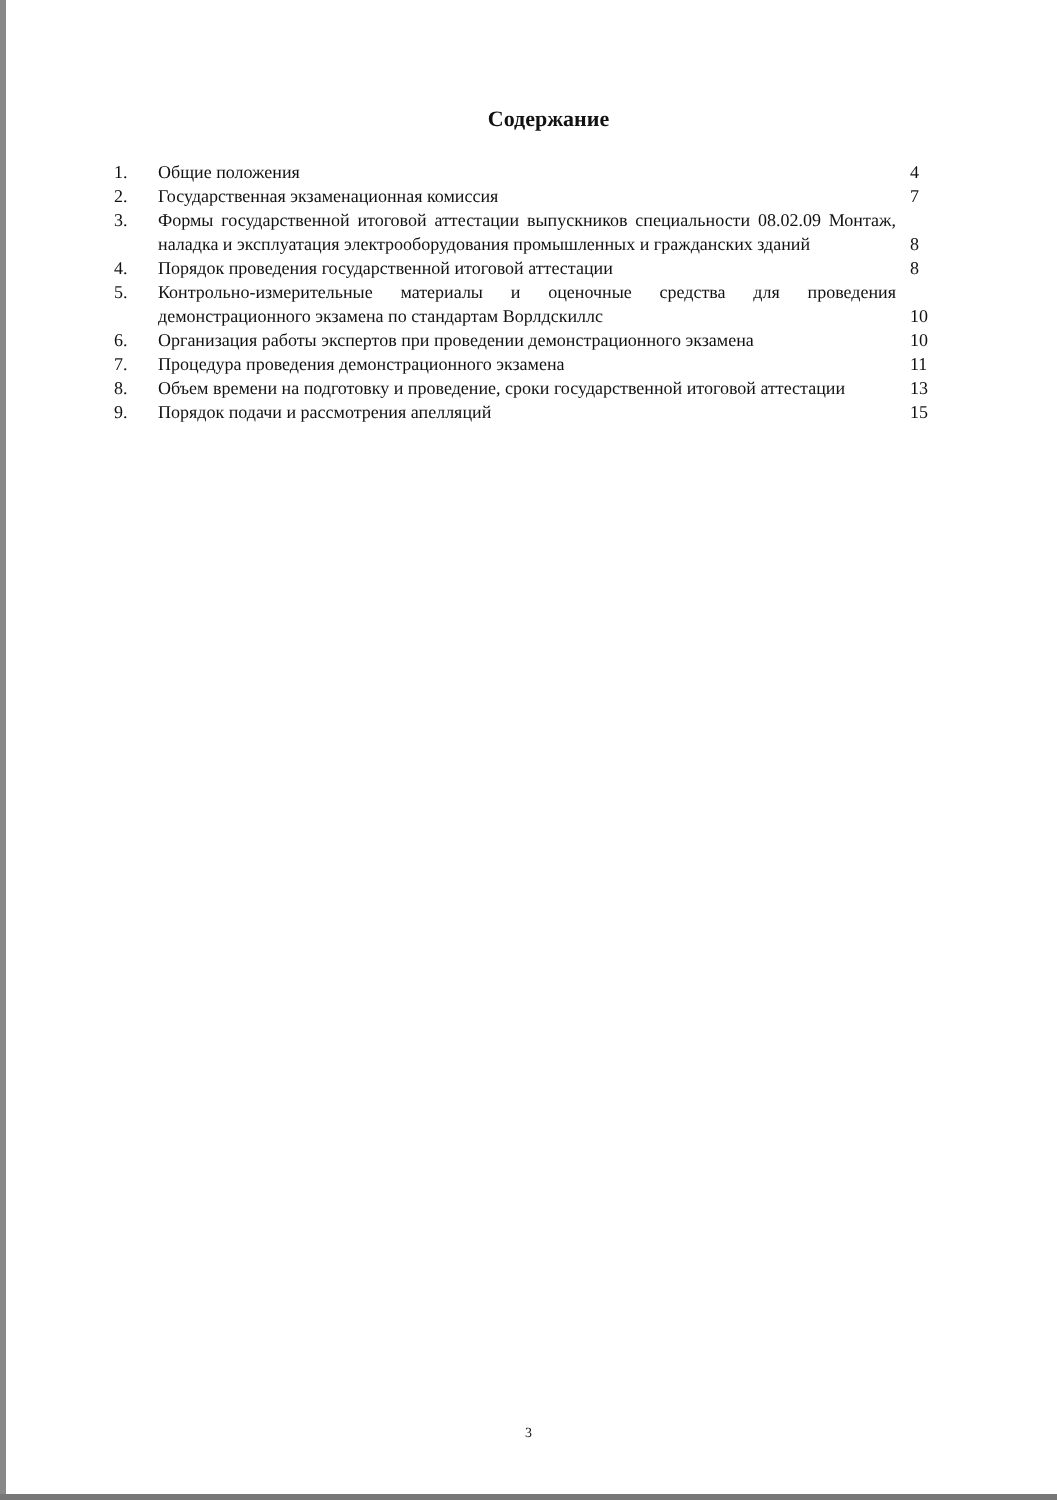Содержание
| 1. | Общие положения | 4 |
| 2. | Государственная экзаменационная комиссия | 7 |
| 3. | Формы государственной итоговой аттестации выпускников специальности 08.02.09 Монтаж, наладка и эксплуатация электрооборудования промышленных и гражданских зданий | 8 |
| 4. | Порядок проведения государственной итоговой аттестации | 8 |
| 5. | Контрольно-измерительные материалы и оценочные средства для проведения демонстрационного экзамена по стандартам Ворлдскиллс | 10 |
| 6. | Организация работы экспертов при проведении демонстрационного экзамена | 10 |
| 7. | Процедура проведения демонстрационного экзамена | 11 |
| 8. | Объем времени на подготовку и проведение, сроки государственной итоговой аттестации | 13 |
| 9. | Порядок подачи и рассмотрения апелляций | 15 |
3